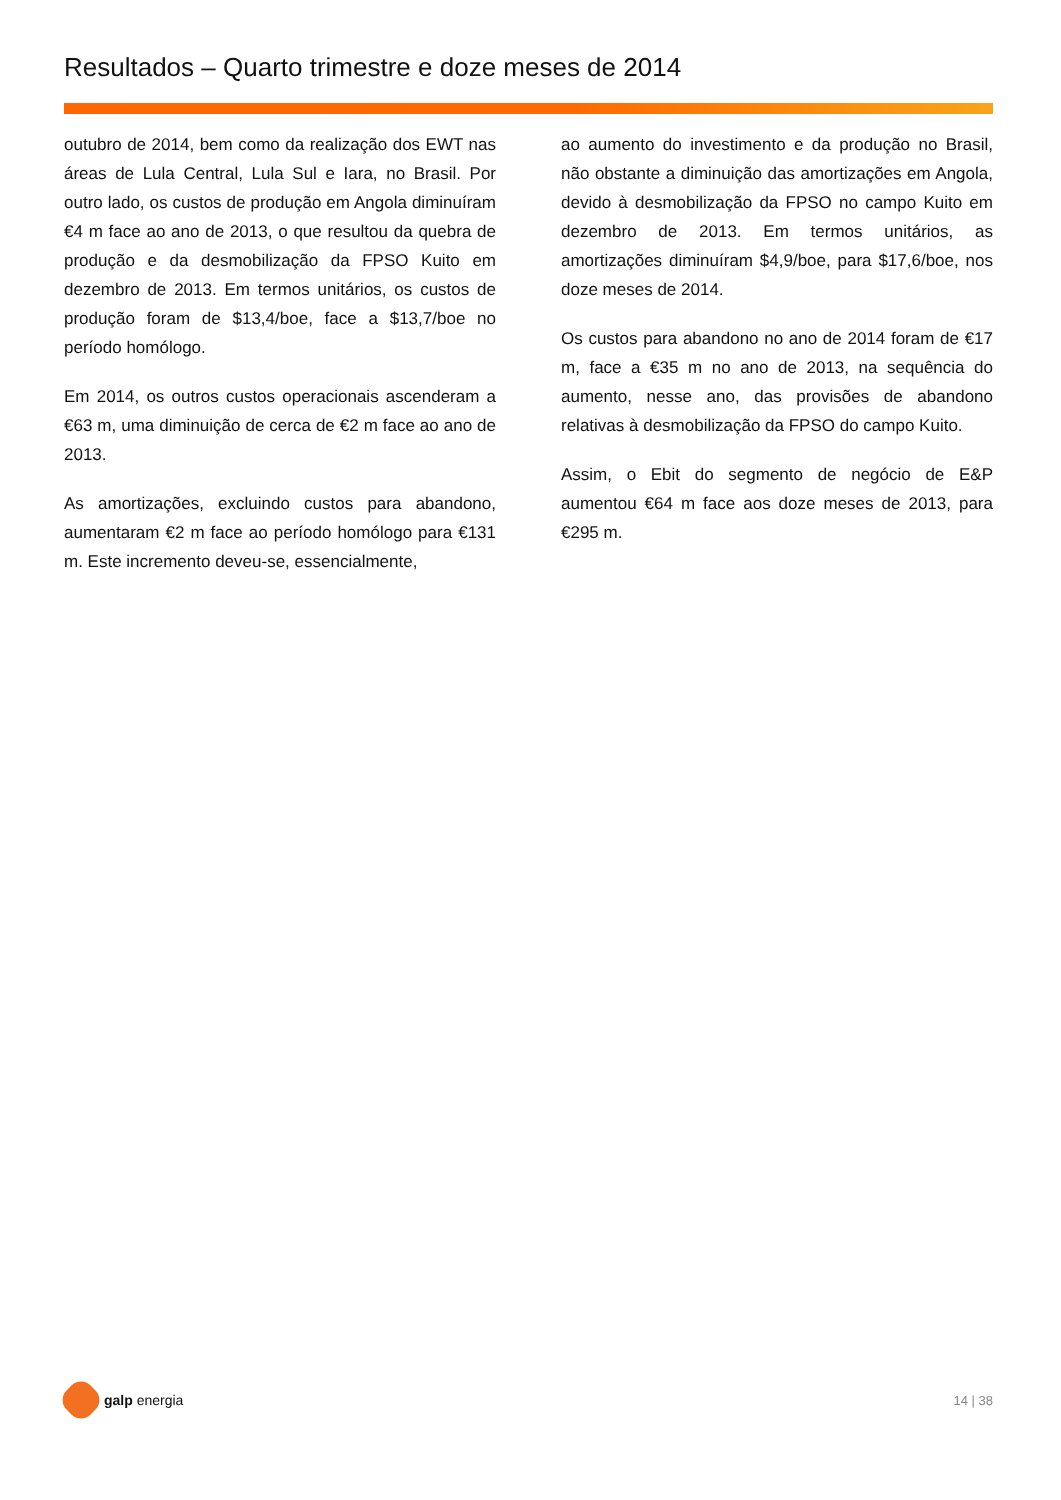Resultados – Quarto trimestre e doze meses de 2014
outubro de 2014, bem como da realização dos EWT nas áreas de Lula Central, Lula Sul e Iara, no Brasil. Por outro lado, os custos de produção em Angola diminuíram €4 m face ao ano de 2013, o que resultou da quebra de produção e da desmobilização da FPSO Kuito em dezembro de 2013. Em termos unitários, os custos de produção foram de $13,4/boe, face a $13,7/boe no período homólogo.
Em 2014, os outros custos operacionais ascenderam a €63 m, uma diminuição de cerca de €2 m face ao ano de 2013.
As amortizações, excluindo custos para abandono, aumentaram €2 m face ao período homólogo para €131 m. Este incremento deveu-se, essencialmente,
ao aumento do investimento e da produção no Brasil, não obstante a diminuição das amortizações em Angola, devido à desmobilização da FPSO no campo Kuito em dezembro de 2013. Em termos unitários, as amortizações diminuíram $4,9/boe, para $17,6/boe, nos doze meses de 2014.
Os custos para abandono no ano de 2014 foram de €17 m, face a €35 m no ano de 2013, na sequência do aumento, nesse ano, das provisões de abandono relativas à desmobilização da FPSO do campo Kuito.
Assim, o Ebit do segmento de negócio de E&P aumentou €64 m face aos doze meses de 2013, para €295 m.
galp energia 14 | 38